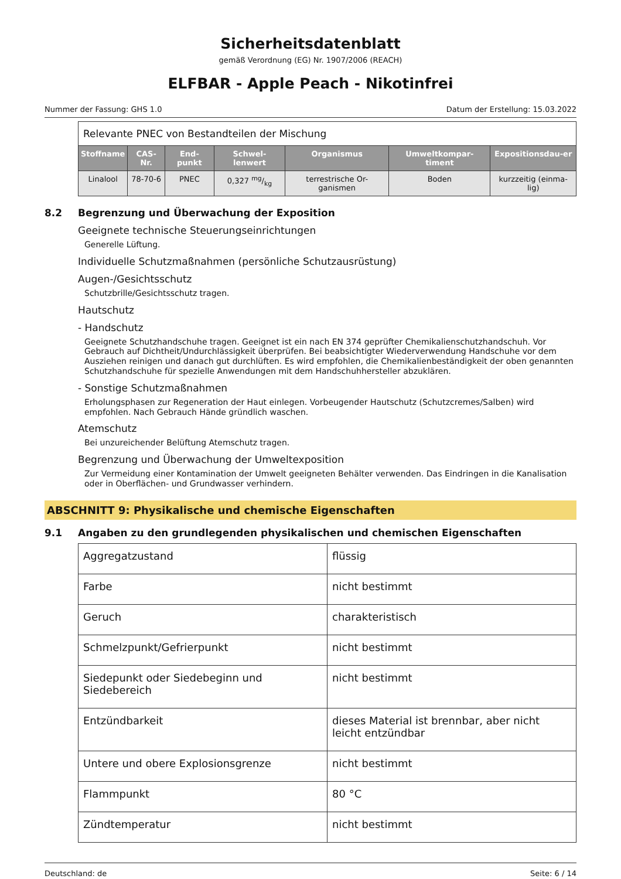Sicherheitsdatenblatt
gemäß Verordnung (EG) Nr. 1907/2006 (REACH)
ELFBAR - Apple Peach - Nikotinfrei
Nummer der Fassung: GHS 1.0 Datum der Erstellung: 15.03.2022
Relevante PNEC von Bestandteilen der Mischung
| Stoffname | CAS-Nr. | End-punkt | Schwel-lenwert | Organismus | Umweltkompar-timent | Expositionsdau-er |
| --- | --- | --- | --- | --- | --- | --- |
| Linalool | 78-70-6 | PNEC | 0,327 mg/kg | terrestrische Or-ganismen | Boden | kurzzeitig (einma-lig) |
8.2 Begrenzung und Überwachung der Exposition
Geeignete technische Steuerungseinrichtungen
Generelle Lüftung.
Individuelle Schutzmaßnahmen (persönliche Schutzausrüstung)
Augen-/Gesichtsschutz
Schutzbrille/Gesichtsschutz tragen.
Hautschutz
- Handschutz
Geeignete Schutzhandschuhe tragen. Geeignet ist ein nach EN 374 geprüfter Chemikalienschutzhandschuh. Vor Gebrauch auf Dichtheit/Undurchlässigkeit überprüfen. Bei beabsichtigter Wiederverwendung Handschuhe vor dem Ausziehen reinigen und danach gut durchlüften. Es wird empfohlen, die Chemikalienbeständigkeit der oben genannten Schutzhandschuhe für spezielle Anwendungen mit dem Handschuhhersteller abzuklären.
- Sonstige Schutzmaßnahmen
Erholungsphasen zur Regeneration der Haut einlegen. Vorbeugender Hautschutz (Schutzcremes/Salben) wird empfohlen. Nach Gebrauch Hände gründlich waschen.
Atemschutz
Bei unzureichender Belüftung Atemschutz tragen.
Begrenzung und Überwachung der Umweltexposition
Zur Vermeidung einer Kontamination der Umwelt geeigneten Behälter verwenden. Das Eindringen in die Kanalisation oder in Oberflächen- und Grundwasser verhindern.
ABSCHNITT 9: Physikalische und chemische Eigenschaften
9.1 Angaben zu den grundlegenden physikalischen und chemischen Eigenschaften
| Aggregatzustand | flüssig |
| Farbe | nicht bestimmt |
| Geruch | charakteristisch |
| Schmelzpunkt/Gefrierpunkt | nicht bestimmt |
| Siedepunkt oder Siedebeginn und Siedebereich | nicht bestimmt |
| Entzündbarkeit | dieses Material ist brennbar, aber nicht leicht entzündbar |
| Untere und obere Explosionsgrenze | nicht bestimmt |
| Flammpunkt | 80 °C |
| Zündtemperatur | nicht bestimmt |
Deutschland: de Seite: 6 / 14